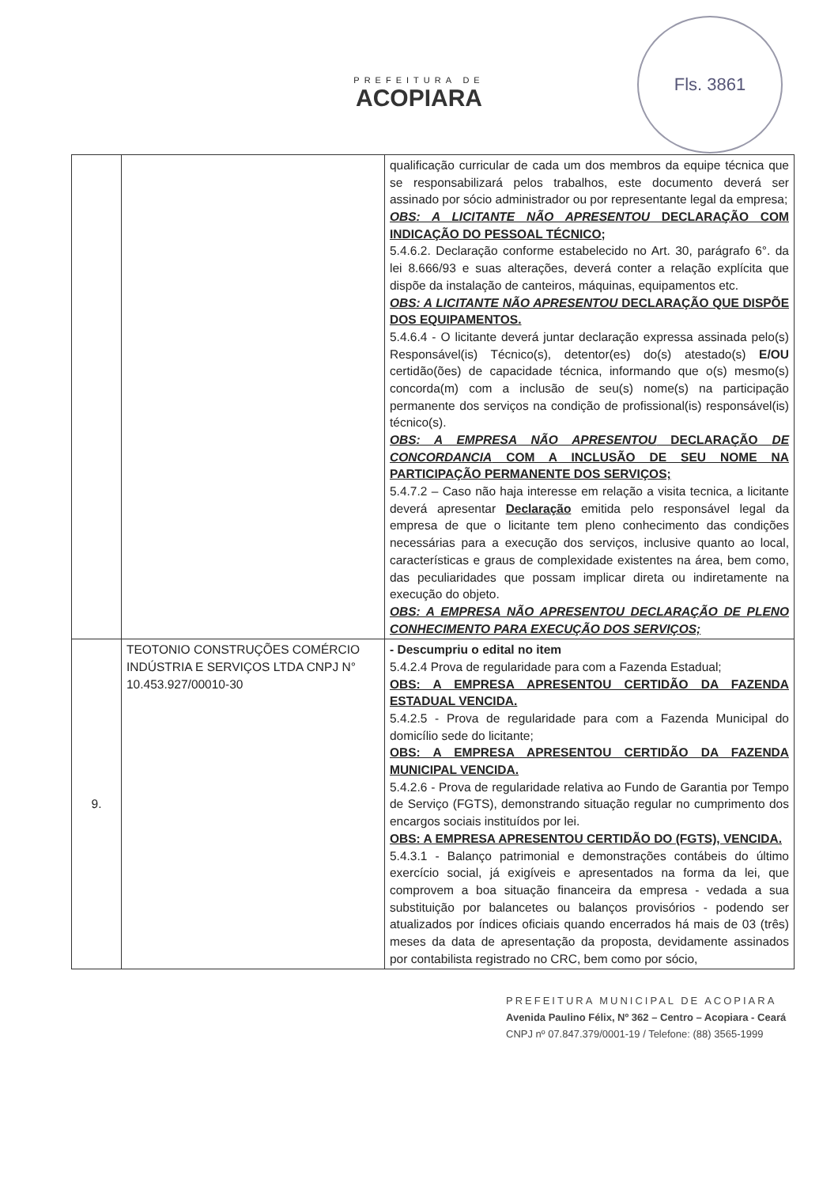PREFEITURA DE
ACOPIARA
Fls. 3861
| | | qualificação curricular de cada um dos membros da equipe técnica que se responsabilizará pelos trabalhos, este documento deverá ser assinado por sócio administrador ou por representante legal da empresa; OBS: A LICITANTE NÃO APRESENTOU DECLARAÇÃO COM INDICAÇÃO DO PESSOAL TÉCNICO; 5.4.6.2. Declaração conforme estabelecido no Art. 30, parágrafo 6°. da lei 8.666/93 e suas alterações, deverá conter a relação explícita que dispõe da instalação de canteiros, máquinas, equipamentos etc. OBS: A LICITANTE NÃO APRESENTOU DECLARAÇÃO QUE DISPÕE DOS EQUIPAMENTOS. 5.4.6.4 - O licitante deverá juntar declaração expressa assinada pelo(s) Responsável(is) Técnico(s), detentor(es) do(s) atestado(s) E/OU certidão(ões) de capacidade técnica, informando que o(s) mesmo(s) concorda(m) com a inclusão de seu(s) nome(s) na participação permanente dos serviços na condição de profissional(is) responsável(is) técnico(s). OBS: A EMPRESA NÃO APRESENTOU DECLARAÇÃO DE CONCORDANCIA COM A INCLUSÃO DE SEU NOME NA PARTICIPAÇÃO PERMANENTE DOS SERVIÇOS; 5.4.7.2 – Caso não haja interesse em relação a visita tecnica, a licitante deverá apresentar Declaração emitida pelo responsável legal da empresa de que o licitante tem pleno conhecimento das condições necessárias para a execução dos serviços, inclusive quanto ao local, características e graus de complexidade existentes na área, bem como, das peculiaridades que possam implicar direta ou indiretamente na execução do objeto. OBS: A EMPRESA NÃO APRESENTOU DECLARAÇÃO DE PLENO CONHECIMENTO PARA EXECUÇÃO DOS SERVIÇOS; |
| 9. | TEOTONIO CONSTRUÇÕES COMÉRCIO INDÚSTRIA E SERVIÇOS LTDA CNPJ N° 10.453.927/00010-30 | - Descumpriu o edital no item 5.4.2.4 Prova de regularidade para com a Fazenda Estadual; OBS: A EMPRESA APRESENTOU CERTIDÃO DA FAZENDA ESTADUAL VENCIDA. 5.4.2.5 - Prova de regularidade para com a Fazenda Municipal do domicílio sede do licitante; OBS: A EMPRESA APRESENTOU CERTIDÃO DA FAZENDA MUNICIPAL VENCIDA. 5.4.2.6 - Prova de regularidade relativa ao Fundo de Garantia por Tempo de Serviço (FGTS), demonstrando situação regular no cumprimento dos encargos sociais instituídos por lei. OBS: A EMPRESA APRESENTOU CERTIDÃO DO (FGTS), VENCIDA. 5.4.3.1 - Balanço patrimonial e demonstrações contábeis do último exercício social, já exigíveis e apresentados na forma da lei, que comprovem a boa situação financeira da empresa - vedada a sua substituição por balancetes ou balanços provisórios - podendo ser atualizados por índices oficiais quando encerrados há mais de 03 (três) meses da data de apresentação da proposta, devidamente assinados por contabilista registrado no CRC, bem como por sócio, |
PREFEITURA MUNICIPAL DE ACOPIARA
Avenida Paulino Félix, Nº 362 – Centro – Acopiara - Ceará
CNPJ nº 07.847.379/0001-19 / Telefone: (88) 3565-1999